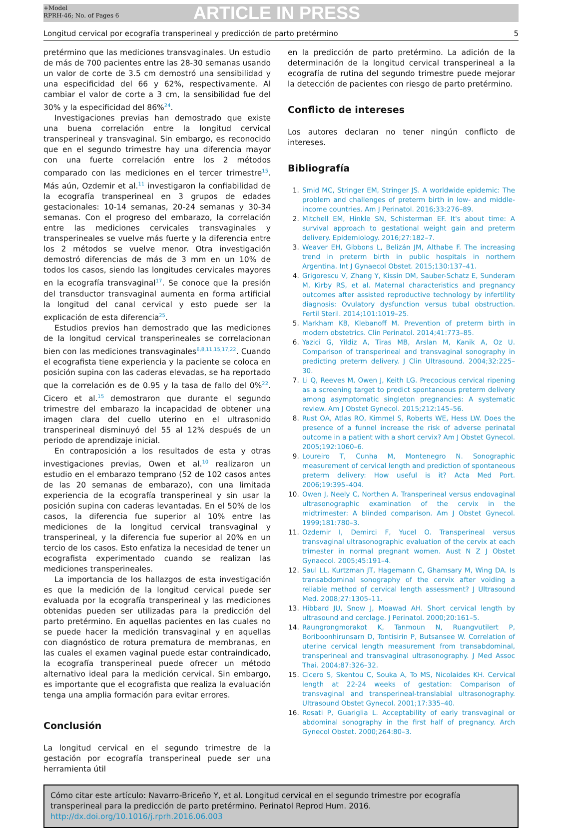+Model
RPRH-46; No. of Pages 6
ARTICLE IN PRESS
Longitud cervical por ecografía transperineal y predicción de parto pretérmino 5
pretérmino que las mediciones transvaginales. Un estudio de más de 700 pacientes entre las 28-30 semanas usando un valor de corte de 3.5 cm demostró una sensibilidad y una especificidad del 66 y 62%, respectivamente. Al cambiar el valor de corte a 3 cm, la sensibilidad fue del 30% y la especificidad del 86%<sup>24</sup>.
Investigaciones previas han demostrado que existe una buena correlación entre la longitud cervical transperineal y transvaginal. Sin embargo, es reconocido que en el segundo trimestre hay una diferencia mayor con una fuerte correlación entre los 2 métodos comparado con las mediciones en el tercer trimestre<sup>15</sup>. Más aún, Ozdemir et al.<sup>11</sup> investigaron la confiabilidad de la ecografía transperineal en 3 grupos de edades gestacionales: 10-14 semanas, 20-24 semanas y 30-34 semanas. Con el progreso del embarazo, la correlación entre las mediciones cervicales transvaginales y transperineales se vuelve más fuerte y la diferencia entre los 2 métodos se vuelve menor. Otra investigación demostró diferencias de más de 3 mm en un 10% de todos los casos, siendo las longitudes cervicales mayores en la ecografía transvaginal<sup>17</sup>. Se conoce que la presión del transductor transvaginal aumenta en forma artificial la longitud del canal cervical y esto puede ser la explicación de esta diferencia<sup>25</sup>.
Estudios previos han demostrado que las mediciones de la longitud cervical transperineales se correlacionan bien con las mediciones transvaginales<sup>6,8,11,15,17,22</sup>. Cuando el ecografista tiene experiencia y la paciente se coloca en posición supina con las caderas elevadas, se ha reportado que la correlación es de 0.95 y la tasa de fallo del 0%<sup>22</sup>. Cicero et al.<sup>15</sup> demostraron que durante el segundo trimestre del embarazo la incapacidad de obtener una imagen clara del cuello uterino en el ultrasonido transperineal disminuyó del 55 al 12% después de un periodo de aprendizaje inicial.
En contraposición a los resultados de esta y otras investigaciones previas, Owen et al.<sup>10</sup> realizaron un estudio en el embarazo temprano (52 de 102 casos antes de las 20 semanas de embarazo), con una limitada experiencia de la ecografía transperineal y sin usar la posición supina con caderas levantadas. En el 50% de los casos, la diferencia fue superior al 10% entre las mediciones de la longitud cervical transvaginal y transperineal, y la diferencia fue superior al 20% en un tercio de los casos. Esto enfatiza la necesidad de tener un ecografista experimentado cuando se realizan las mediciones transperineales.
La importancia de los hallazgos de esta investigación es que la medición de la longitud cervical puede ser evaluada por la ecografía transperineal y las mediciones obtenidas pueden ser utilizadas para la predicción del parto pretérmino. En aquellas pacientes en las cuales no se puede hacer la medición transvaginal y en aquellas con diagnóstico de rotura prematura de membranas, en las cuales el examen vaginal puede estar contraindicado, la ecografía transperineal puede ofrecer un método alternativo ideal para la medición cervical. Sin embargo, es importante que el ecografista que realiza la evaluación tenga una amplia formación para evitar errores.
Conclusión
La longitud cervical en el segundo trimestre de la gestación por ecografía transperineal puede ser una herramienta útil
en la predicción de parto pretérmino. La adición de la determinación de la longitud cervical transperineal a la ecografía de rutina del segundo trimestre puede mejorar la detección de pacientes con riesgo de parto pretérmino.
Conflicto de intereses
Los autores declaran no tener ningún conflicto de intereses.
Bibliografía
Smid MC, Stringer EM, Stringer JS. A worldwide epidemic: The problem and challenges of preterm birth in low- and middle-income countries. Am J Perinatol. 2016;33:276–89.
Mitchell EM, Hinkle SN, Schisterman EF. It's about time: A survival approach to gestational weight gain and preterm delivery. Epidemiology. 2016;27:182–7.
Weaver EH, Gibbons L, Belizán JM, Althabe F. The increasing trend in preterm birth in public hospitals in northern Argentina. Int J Gynaecol Obstet. 2015;130:137–41.
Grigorescu V, Zhang Y, Kissin DM, Sauber-Schatz E, Sunderam M, Kirby RS, et al. Maternal characteristics and pregnancy outcomes after assisted reproductive technology by infertility diagnosis: Ovulatory dysfunction versus tubal obstruction. Fertil Steril. 2014;101:1019–25.
Markham KB, Klebanoff M. Prevention of preterm birth in modern obstetrics. Clin Perinatol. 2014;41:773–85.
Yazici G, Yildiz A, Tiras MB, Arslan M, Kanik A, Oz U. Comparison of transperineal and transvaginal sonography in predicting preterm delivery. J Clin Ultrasound. 2004;32:225–30.
Li Q, Reeves M, Owen J, Keith LG. Precocious cervical ripening as a screening target to predict spontaneous preterm delivery among asymptomatic singleton pregnancies: A systematic review. Am J Obstet Gynecol. 2015;212:145–56.
Rust OA, Atlas RO, Kimmel S, Roberts WE, Hess LW. Does the presence of a funnel increase the risk of adverse perinatal outcome in a patient with a short cervix? Am J Obstet Gynecol. 2005;192:1060–6.
Loureiro T, Cunha M, Montenegro N. Sonographic measurement of cervical length and prediction of spontaneous preterm delivery: How useful is it? Acta Med Port. 2006;19:395–404.
Owen J, Neely C, Northen A. Transperineal versus endovaginal ultrasonographic examination of the cervix in the midtrimester: A blinded comparison. Am J Obstet Gynecol. 1999;181:780–3.
Ozdemir I, Demirci F, Yucel O. Transperineal versus transvaginal ultrasonographic evaluation of the cervix at each trimester in normal pregnant women. Aust N Z J Obstet Gynaecol. 2005;45:191–4.
Saul LL, Kurtzman JT, Hagemann C, Ghamsary M, Wing DA. Is transabdominal sonography of the cervix after voiding a reliable method of cervical length assessment? J Ultrasound Med. 2008;27:1305–11.
Hibbard JU, Snow J, Moawad AH. Short cervical length by ultrasound and cerclage. J Perinatol. 2000;20:161–5.
Raungrongmorakot K, Tanmoun N, Ruangvutilert P, Boriboonhirunsarn D, Tontisirin P, Butsansee W. Correlation of uterine cervical length measurement from transabdominal, transperineal and transvaginal ultrasonography. J Med Assoc Thai. 2004;87:326–32.
Cicero S, Skentou C, Souka A, To MS, Nicolaides KH. Cervical length at 22-24 weeks of gestation: Comparison of transvaginal and transperineal-translabial ultrasonography. Ultrasound Obstet Gynecol. 2001;17:335–40.
Rosati P, Guariglia L. Acceptability of early transvaginal or abdominal sonography in the first half of pregnancy. Arch Gynecol Obstet. 2000;264:80–3.
Cómo citar este artículo: Navarro-Briceño Y, et al. Longitud cervical en el segundo trimestre por ecografía transperineal para la predicción de parto pretérmino. Perinatol Reprod Hum. 2016. http://dx.doi.org/10.1016/j.rprh.2016.06.003